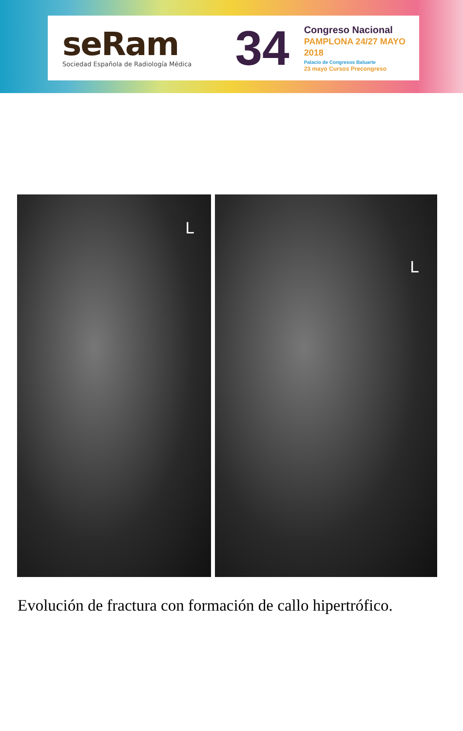seRam
Sociedad Española de Radiología Médica
34
Congreso Nacional
PAMPLONA 24/27 MAYO 2018
Palacio de Congresos Baluarte
23 mayo Cursos Precongreso
L
L
Evolución de fractura con formación de callo hipertrófico.